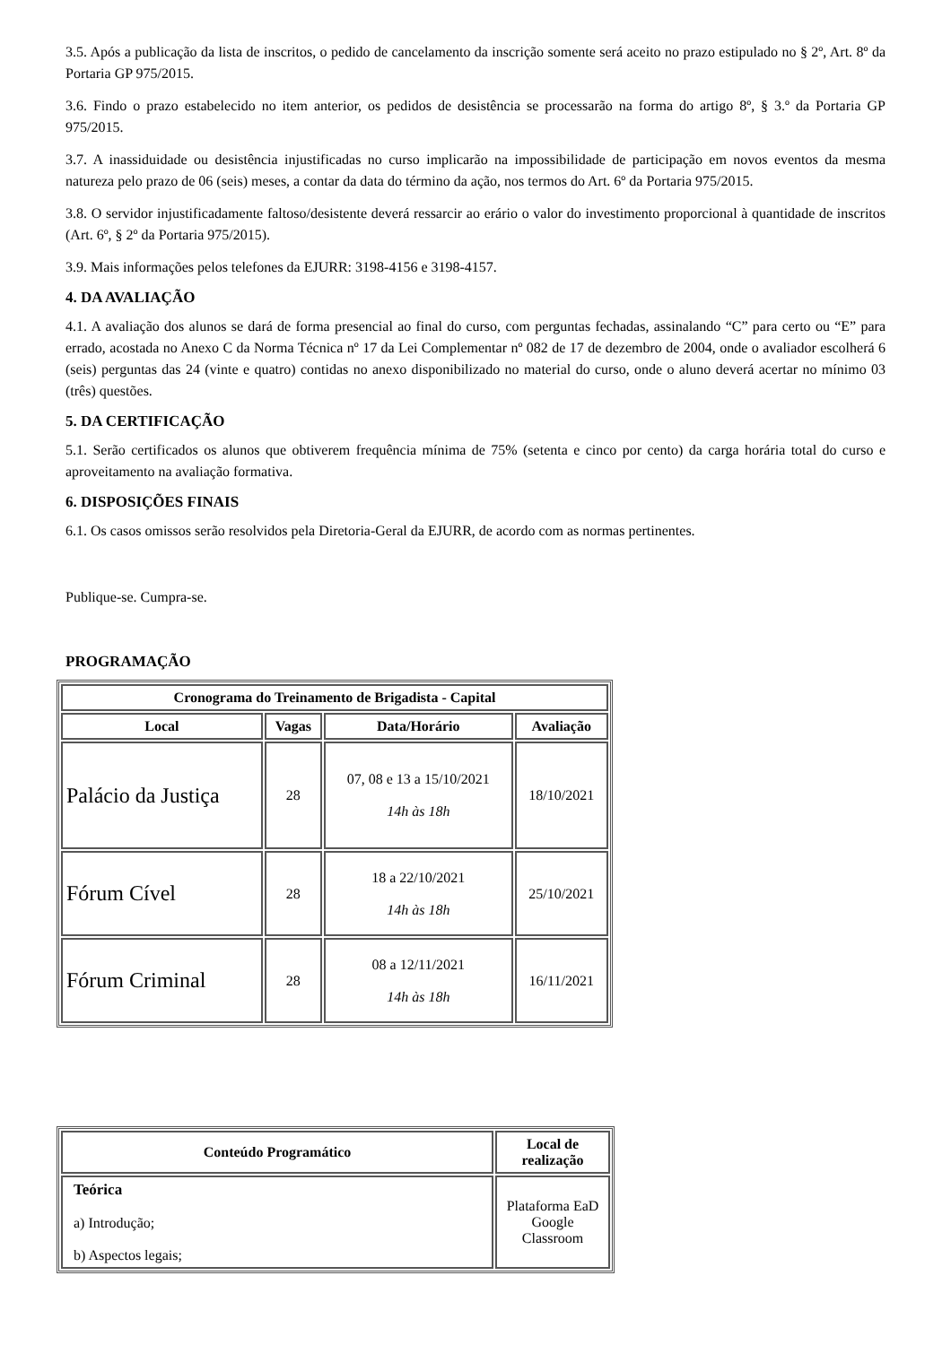3.5. Após a publicação da lista de inscritos, o pedido de cancelamento da inscrição somente será aceito no prazo estipulado no § 2º, Art. 8º da Portaria GP 975/2015.
3.6. Findo o prazo estabelecido no item anterior, os pedidos de desistência se processarão na forma do artigo 8º, § 3.º da Portaria GP 975/2015.
3.7. A inassiduidade ou desistência injustificadas no curso implicarão na impossibilidade de participação em novos eventos da mesma natureza pelo prazo de 06 (seis) meses, a contar da data do término da ação, nos termos do Art. 6º da Portaria 975/2015.
3.8. O servidor injustificadamente faltoso/desistente deverá ressarcir ao erário o valor do investimento proporcional à quantidade de inscritos (Art. 6º, § 2º da Portaria 975/2015).
3.9. Mais informações pelos telefones da EJURR: 3198-4156 e 3198-4157.
4. DA AVALIAÇÃO
4.1. A avaliação dos alunos se dará de forma presencial ao final do curso, com perguntas fechadas, assinalando “C” para certo ou “E” para errado, acostada no Anexo C da Norma Técnica nº 17 da Lei Complementar nº 082 de 17 de dezembro de 2004, onde o avaliador escolherá 6 (seis) perguntas das 24 (vinte e quatro) contidas no anexo disponibilizado no material do curso, onde o aluno deverá acertar no mínimo 03 (três) questões.
5. DA CERTIFICAÇÃO
5.1. Serão certificados os alunos que obtiverem frequência mínima de 75% (setenta e cinco por cento) da carga horária total do curso e aproveitamento na avaliação formativa.
6. DISPOSIÇÕES FINAIS
6.1. Os casos omissos serão resolvidos pela Diretoria-Geral da EJURR, de acordo com as normas pertinentes.
Publique-se. Cumpra-se.
PROGRAMAÇÃO
| Cronograma do Treinamento de Brigadista - Capital | | | |
| --- | --- | --- | --- |
| Local | Vagas | Data/Horário | Avaliação |
| Palácio da Justiça | 28 | 07, 08 e 13 a 15/10/2021 14h às 18h | 18/10/2021 |
| Fórum Cível | 28 | 18 a 22/10/2021 14h às 18h | 25/10/2021 |
| Fórum Criminal | 28 | 08 a 12/11/2021 14h às 18h | 16/11/2021 |
| Conteúdo Programático | Local de realização |
| --- | --- |
| Teórica a) Introdução; b) Aspectos legais; | Plataforma EaD Google Classroom |